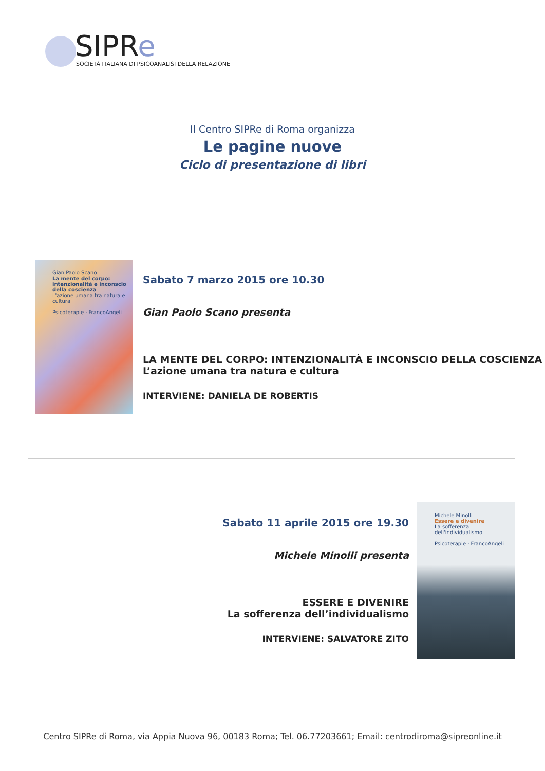SIPRe
SOCIETÀ ITALIANA DI PSICOANALISI DELLA RELAZIONE
Il Centro SIPRe di Roma organizza
Le pagine nuove
Ciclo di presentazione di libri
Gian Paolo Scano
La mente del corpo: intenzionalità e inconscio della coscienza
L'azione umana tra natura e cultura
Psicoterapie · FrancoAngeli
Sabato 7 marzo 2015 ore 10.30
Gian Paolo Scano presenta
LA MENTE DEL CORPO: INTENZIONALITÀ E INCONSCIO DELLA COSCIENZA
L’azione umana tra natura e cultura
INTERVIENE: DANIELA DE ROBERTIS
Sabato 11 aprile 2015 ore 19.30
Michele Minolli presenta
ESSERE E DIVENIRE
La sofferenza dell’individualismo
INTERVIENE: SALVATORE ZITO
Michele Minolli
Essere e divenire
La sofferenza dell'individualismo
Psicoterapie · FrancoAngeli
Centro SIPRe di Roma, via Appia Nuova 96, 00183 Roma; Tel. 06.77203661; Email: centrodiroma@sipreonline.it